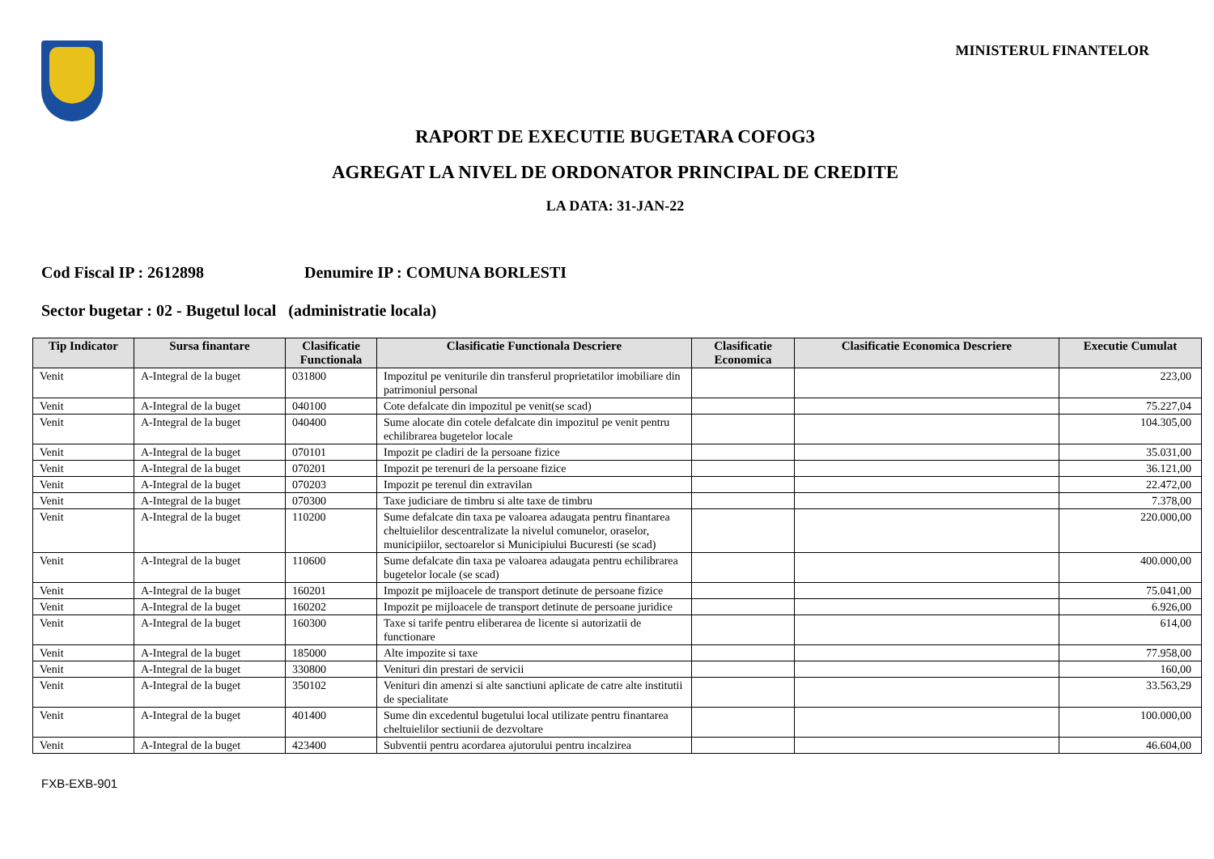MINISTERUL FINANTELOR
RAPORT DE EXECUTIE BUGETARA COFOG3
AGREGAT LA NIVEL DE ORDONATOR PRINCIPAL DE CREDITE
LA DATA: 31-JAN-22
Cod Fiscal IP : 2612898 Denumire IP : COMUNA BORLESTI
Sector bugetar : 02 - Bugetul local (administratie locala)
| Tip Indicator | Sursa finantare | Clasificatie Functionala | Clasificatie Functionala Descriere | Clasificatie Economica | Clasificatie Economica Descriere | Executie Cumulat |
| --- | --- | --- | --- | --- | --- | --- |
| Venit | A-Integral de la buget | 031800 | Impozitul pe veniturile din transferul proprietatilor imobiliare din patrimoniul personal | | | 223,00 |
| Venit | A-Integral de la buget | 040100 | Cote defalcate din impozitul pe venit(se scad) | | | 75.227,04 |
| Venit | A-Integral de la buget | 040400 | Sume alocate din cotele defalcate din impozitul pe venit pentru echilibrarea bugetelor locale | | | 104.305,00 |
| Venit | A-Integral de la buget | 070101 | Impozit pe cladiri de la persoane fizice | | | 35.031,00 |
| Venit | A-Integral de la buget | 070201 | Impozit pe terenuri de la persoane fizice | | | 36.121,00 |
| Venit | A-Integral de la buget | 070203 | Impozit pe terenul din extravilan | | | 22.472,00 |
| Venit | A-Integral de la buget | 070300 | Taxe judiciare de timbru si alte taxe de timbru | | | 7.378,00 |
| Venit | A-Integral de la buget | 110200 | Sume defalcate din taxa pe valoarea adaugata pentru finantarea cheltuielilor descentralizate la nivelul comunelor, oraselor, municipiilor, sectoarelor si Municipiului Bucuresti (se scad) | | | 220.000,00 |
| Venit | A-Integral de la buget | 110600 | Sume defalcate din taxa pe valoarea adaugata pentru echilibrarea bugetelor locale (se scad) | | | 400.000,00 |
| Venit | A-Integral de la buget | 160201 | Impozit pe mijloacele de transport detinute de persoane fizice | | | 75.041,00 |
| Venit | A-Integral de la buget | 160202 | Impozit pe mijloacele de transport detinute de persoane juridice | | | 6.926,00 |
| Venit | A-Integral de la buget | 160300 | Taxe si tarife pentru eliberarea de licente si autorizatii de functionare | | | 614,00 |
| Venit | A-Integral de la buget | 185000 | Alte impozite si taxe | | | 77.958,00 |
| Venit | A-Integral de la buget | 330800 | Venituri din prestari de servicii | | | 160,00 |
| Venit | A-Integral de la buget | 350102 | Venituri din amenzi si alte sanctiuni aplicate de catre alte institutii de specialitate | | | 33.563,29 |
| Venit | A-Integral de la buget | 401400 | Sume din excedentul bugetului local utilizate pentru finantarea cheltuielilor sectiunii de dezvoltare | | | 100.000,00 |
| Venit | A-Integral de la buget | 423400 | Subventii pentru acordarea ajutorului pentru incalzirea | | | 46.604,00 |
FXB-EXB-901